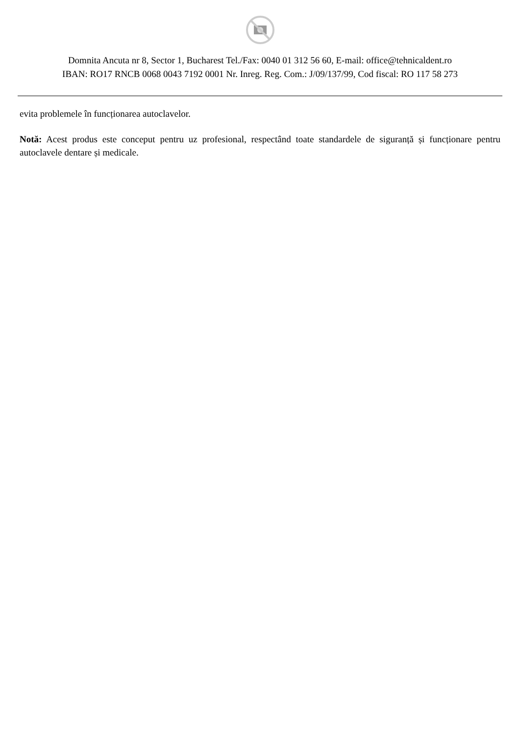Domnita Ancuta nr 8, Sector 1, Bucharest Tel./Fax: 0040 01 312 56 60, E-mail: office@tehnicaldent.ro
IBAN: RO17 RNCB 0068 0043 7192 0001 Nr. Inreg. Reg. Com.: J/09/137/99, Cod fiscal: RO 117 58 273
evita problemele în funcționarea autoclavelor.
Notă: Acest produs este conceput pentru uz profesional, respectând toate standardele de siguranță și funcționare pentru autoclavele dentare și medicale.